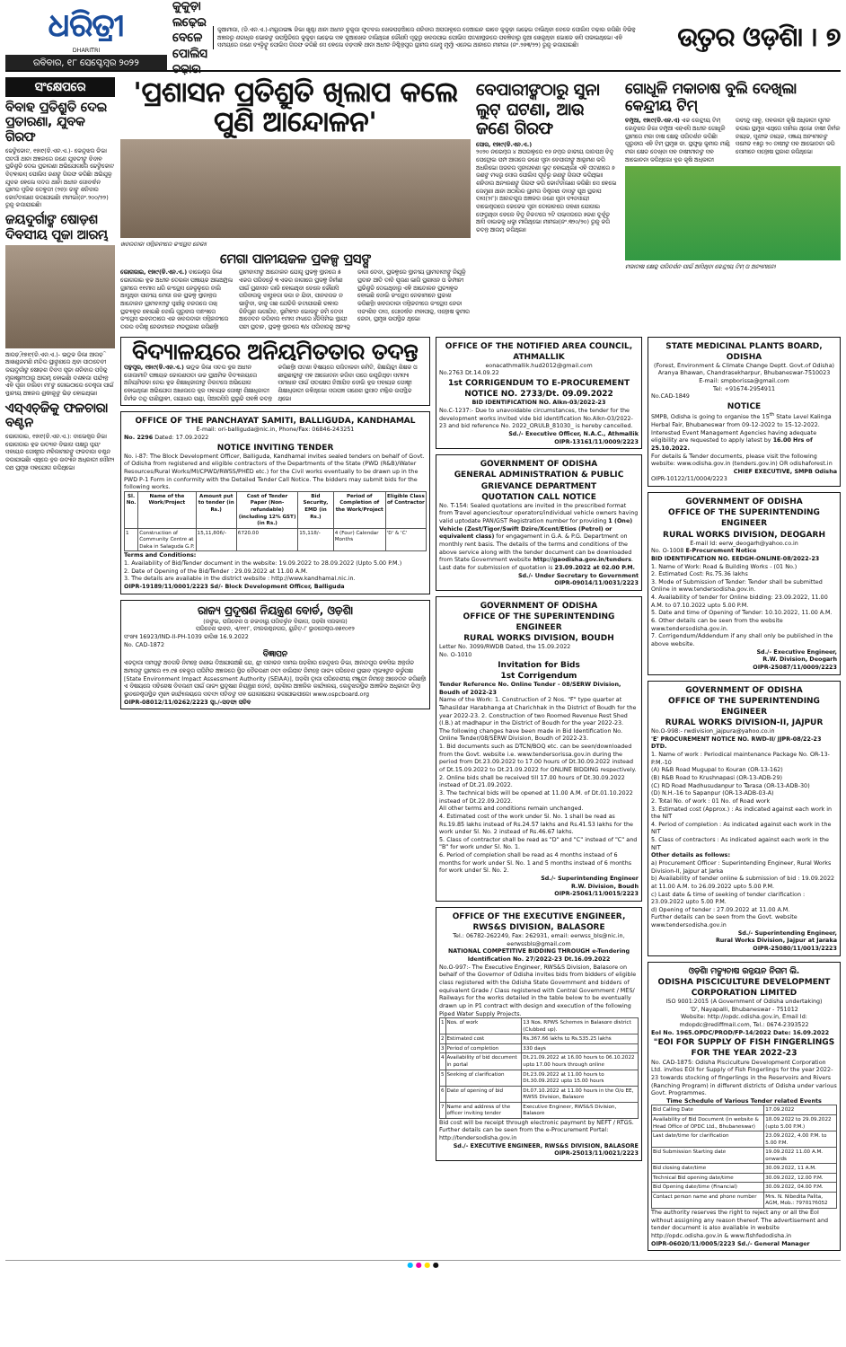ଧରିତ୍ରୀ
DHARITRI
ରବିବାର, ୧୮ ସେପ୍ଟେମ୍ବର ୨୦୨୨
କୁକୁଡ଼ା ଲଢ଼େଇ ବେଳେ ପୋଲିସ ଚଢ଼ାଉ
ଜୁଆମାରା, (ଡି.ଏନ.ଏ.)-ମୟୂରଭଞ୍ଜ ଜିଲା ଖୁଣ୍ଟା ଥାନା ଅଧୀନ ଡୁକୁରା ଫୁଟବଲ ଖେଳପଡ଼ିଆରେ ଶନିବାର ଅପରାହ୍ନରେ ବେଆଇନ ଭାବେ କୁକୁଡ଼ା ଲଢ଼େଇ ଚାଲିଥିବା ବେଳେ ପୋଲିସ ଚଢ଼ାଉ କରିଛି। ବିଭିନ୍ନ ଅଞ୍ଚଳରୁ ଶତାଧିକ ଲୋକଙ୍କ ଉପସ୍ଥିତିରେ କୁକୁଡ଼ା ଲଢ଼େଇ ସହ ଜୁଆଖେଳ ଚାଲିଥିଲା। କୌଣସି ସୂତ୍ରରୁ ଖବରପାଇ ପୋଲିସ ଘଟଣାସ୍ଥଳରେ ପହଞ୍ଚିବାରୁ ଜୁଆ ଖେଳୁଥିବା ଲୋକେ ଖସି ପଳାଇଥିଲେ। ଏହି ସମୟରେ ଜଣେ ବ୍ୟକ୍ତିଙ୍କୁ ପୋଲିସ ଗିରଫ କରିଛି ସେ ହେଲେ ବଡ଼ସାହି ଥାନା ଅଧୀନ ନିଶ୍ଚିନ୍ତପୁର ଗ୍ରାମର ଲେମ୍ବୁ ମୁର୍ମୁ। ଏନେଇ ଥାନାରେ ମାମଲା (ନଂ.୨୬୩/୨୨) ରୁଜୁ କରାଯାଇଛି।
ଉତ୍ତର ଓଡ଼ିଶା । ୭
ସଂକ୍ଷେପରେ
ବିବାହ ପ୍ରତିଶ୍ରୁତି ଦେଇ ପ୍ରତାରଣା, ଯୁବକ ଗିରଫ
ଢେଙ୍କିକୋଟ, ୧୭।୯(ଡି.ଏନ.ଏ.)- କେନ୍ଦୁଝର ଜିଲା ଘଟଗାଁ ଥାନା ଅଞ୍ଚଳରେ ଜଣେ ଯୁବତୀଙ୍କୁ ବିବାହ ପ୍ରତିଶ୍ରୁତି ଦେଇ ପ୍ରତାରଣା ଅଭିଯୋଗରେ ଢେଙ୍କିକୋଟ ବିଟ୍‌ହାଉସ୍ ପୋଲିସ ଜଣଙ୍କୁ ଗିରଫ କରିଛି। ଅଭିଯୁକ୍ତ ଯୁବକ ହେଲେ ସଦର ଥାନା ଅଧୀନ ଗୋବର୍ଦ୍ଧନ ଗ୍ରାମର ସୁଜିତ ଦେହୁରୀ (୨୭)। ତାଙ୍କୁ ଶନିବାର କୋର୍ଟଚାଲାଣ କରାଯାଇଛି। ମାମଲା(ନଂ.୨୦୦/୨୨) ରୁଜୁ କରାଯାଇଛି।
ଜୟଦୁର୍ଗାଙ୍କ ଷୋଡ଼ଶ ଦିବସୀୟ ପୂଜା ଆରମ୍ଭ
ଆରଡ଼ି,୧୭।୯(ଡି.ଏନ.ଏ.)- ଭଦ୍ରକ ଜିଲା ଆରଡ଼ି ଆଖଣ୍ଡଳମଣି ମନ୍ଦିର ପ୍ରାଙ୍ଗଣରେ ଥିବା ପାଠଦେବୀ ଜୟଦୁର୍ଗାଙ୍କ ଷୋଡ଼ଶ ଦିବସ ପୂଜା ଶନିବାର ପବିତ୍ର ମୂଳାଷ୍ଟମୀଠାରୁ ଆରମ୍ଭ ହୋଇଛି। ଦଶହରା ପର୍ଯ୍ୟନ୍ତ ଏହି ପୂଜା ଚାଲିବ। ମା'ଙ୍କ ଗୋଇଠାରେ ଦେଶ୍ୱରା ପାଇଁ ସ୍ଥାନୀୟ ଅଞ୍ଚଳର ଶ୍ରଦ୍ଧାଳୁଙ୍କ ଭିଡ଼ ହୋଇଥିଲା।
ଏସ୍‌ଏଚ୍‌ଜିକୁ ଫଳଚାରା ବଣ୍ଟନ
ଭୋଗରାଇ, ୧୭।୯(ଡି.ଏନ.ଏ.): ବାଲେଶ୍ୱର ଜିଲା ଭୋଗରାଇ ବ୍ଲକ ଉଦ୍ୟାନ ବିଭାଗ ପକ୍ଷରୁ ସ୍ୱୟଂ ସହାୟକ ଗୋଷ୍ଠୀର ମହିଳାମାନଙ୍କୁ ଫଳଚାରା ବଣ୍ଟନ କରାଯାଇଛି। ଏଥିରେ ବ୍ଲକ ଉଦ୍ୟାନ ଅଧିକାରୀ ସୌମ୍ୟ ରଥ ପ୍ରମୁଖ ସହଯୋଗ କରିଥିଲେ।
'ପ୍ରଶାସନ ପ୍ରତିଶ୍ରୁତି ଖିଲାପ କଲେ ପୁଣି ଆନ୍ଦୋଳନ'
ଖବରଦାତା ସମ୍ମିଳନୀରେ କଂଗ୍ରେସ ନେତା।
ମେଗା ପାନୀୟଜଳ ପ୍ରକଳ୍ପ ପ୍ରସଙ୍ଗ
ଭୋଗରାଇ, ୧୭।୯(ଡି.ଏନ.ଏ.) ବାଲେଶ୍ୱର ଜିଲା ଭୋଗରାଇ ବ୍ଲକ ଅଧୀନ ଦେଉଳା ପଞ୍ଚାୟତ ଅଲଅମ୍ପ୍ରଲ ଗ୍ରାମରେ ୧୧ମାସ ଧରି କଂଗ୍ରେସ ନେତୃତ୍ୱରେ ଚାଲି ଆସୁଥିବା ପାନୀୟ ମେଗା ଜଳ ପ୍ରକଳ୍ପ ସ୍ଥାନାନ୍ତର ଆନ୍ଦୋଳନ ଗ୍ରାମବାସୀଙ୍କ ସ୍ୱାର୍ଥକୁ ନଜରରେ ରଖି ପ୍ରତ୍ୟାହୃତ ହୋଇଛି ବୋଲି ଗୁରୁବାର ସନ୍ଧ୍ୟାରେ କଂଗ୍ରେସ ଭବନଠାରେ ଏକ ଖବରଦାତା ସମ୍ମିଳନୀରେ ଦଳର ବରିଷ୍ଠ ନେତାମାନେ ମତପ୍ରକାଶ କରିଛନ୍ତି। ଗ୍ରାମବାସୀଙ୍କ ଆନ୍ଦୋଳନ ଯୋଗୁ ପ୍ରକଳ୍ପ ସ୍ଥାନରେ ୫ ଏକର ପରିବର୍ତ୍ତେ ୩ ଏକର ଜାଗାରେ ପ୍ରକଳ୍ପ ନିର୍ମାଣ ପାଇଁ ପ୍ରଶାସନ ରାଜି ହୋଇଥିବା ବେଳେ କୌଣସି ପରିବାରକୁ ବାସ୍ତୁହରା କରା ନ ଯିବା, ପାନବରଜ ନ ଭାଙ୍ଗିବା, କାଜୁ ଗଛ ଯେତିକି କଟାଯାଉଛି ତାହାର ତିନିଗୁଣ ଲଗାଯିବ, ଭୂମିହୀନ ଲୋକଙ୍କୁ ଜମି ଦେବା ଆବେଦନ କରିବାର ୧ମାସ ମଧ୍ୟରେ ୪ଡିସିମିଲ ସ୍ଥାୟୀ ପଟ୍ଟା ପ୍ରଦାନ, ପ୍ରକଳ୍ପ ସ୍ଥାନରେ ୩/୪ ପରିବାରକୁ ଅନ୍ୟତ୍ର ଜାଗା ଦେବା, ପ୍ରକଳ୍ପରେ ସ୍ଥାନୀୟ ଗ୍ରାମବାସୀଙ୍କୁ ନିଯୁକ୍ତି ପ୍ରଦାନ ଆଦି ଦାବି ପୂରଣ ଲାଗି ପ୍ରଶାସନ ଓ କମ୍ପାନୀ ପ୍ରତିଶ୍ରୁତି ଦେଇଥିବାରୁ ଏହି ଆନ୍ଦୋଳନ ପ୍ରତ୍ୟାହୃତ ହୋଇଛି ବୋଲି କଂଗ୍ରେସ ନେତାମାନେ ପ୍ରକାଶ କରିଛନ୍ତି। ଖବରଦାତା ସମ୍ମିଳନୀରେ କଂଗ୍ରେସ ନେତା ସତ୍ୟଶିବ ଦାସ, ଗୋବର୍ଦ୍ଧନ ମହାପାତ୍ର, ସନ୍ତୋଷ କୁମାର ଜେନା, ପ୍ରମୁଖ ଉପସ୍ଥିତ ଥିଲେ।
ବେପାରୀଙ୍କଠାରୁ ସୁନା ଲୁଟ୍ ଘଟଣା, ଆଉ ଜଣେ ଗିରଫ
ସୋର, ୧୭।୯(ଡି.ଏନ.ଏ.)
୨୦୨୦ ନଭେମ୍ବର ୪ ଅପରାହ୍ନରେ ୧୬ ନମ୍ବର ଜାତୀୟ ରାଜପଥ ବିଦୁ ପେଟ୍ରୋଲ ପମ୍ପ ଆଗରେ ଜଣେ ସୁନା ବେପାରୀଙ୍କୁ ଆକ୍ରମଣ କରି ଅଧକିଲୋ ଓଜନର ସୁନାଗହଣା ଲୁଟ୍ ହୋଇଥିଲା। ଏହି ଘଟଣାରେ ୬ ଜଣଙ୍କ ମଧ୍ୟରୁ ସୋର ପୋଲିସ ପୂର୍ବରୁ ଜଣଙ୍କୁ ଗିରଫ କରିଥିଲା। ଶନିବାର ଅନ୍ୟଜଣଙ୍କୁ ଗିରଫ କରି କୋର୍ଟଚାଲାଣ କରିଛି। ସେ ହେଲେ ରେମୁଣା ଥାନା ଅଠାରର ଗ୍ରାମର ବିଶ୍ୱନାଥ ଦାସଙ୍କ ପୁଅ ପ୍ରତାପ ଦାସ(୨୮)। ଆନନ୍ଦପୁର ଅଞ୍ଚଳର ଜଣେ ସୁନା ବ୍ୟବସାୟୀ ବାଲେଶ୍ୱରରେ କେତେକ ସୁନା ଦୋକାନରେ ଗହଣା ଯୋଗାଇ ଫେରୁଥିବା ବେଳେ ବିଦୁ ନିକଟରେ ୨ଟି ପଲ୍‌ସରରେ ୬ଜଣ ଦୁର୍ବୃତ୍ତ ଆସି ବାଇକକୁ ଧକ୍କା ମାରିଥିଲେ। ମାମଲା(ନଂ.୩୨୦/୨୦) ରୁଜୁ କରି ତଦନ୍ତ ଆରମ୍ଭ କରିଥିଲା।
ଗୋଧୂଳି ମକାଚାଷ ବୁଲି ଦେଖିଲା କେନ୍ଦ୍ରୀୟ ଟିମ୍
ଚମ୍ପୁଆ, ୧୭।୯(ଡି.ଏନ.ଏ) ଏକ କେନ୍ଦ୍ରୀୟ ଟିମ୍ କେନ୍ଦୁଝର ଜିଲା ଚମ୍ପୁଆ ଏନ୍‌ଏସି ଅଧୀନ ଗୋଧୂଳି ଗ୍ରାମରେ ମକା ଚାଷ କ୍ଷେତ୍ର ପରିଦର୍ଶନ କରିଛି। ଗୁରୁବାର ଏହି ଟିମ୍ ପ୍ରମୁଖ ଡା. ପ୍ରଫୁଲ୍ଲ କୁମାର ମାଣ୍ଡି ମକା କ୍ଷେତ ଦେଖିବା ସହ ଚାଷୀମାନଙ୍କ ସହ ଆଲୋଚନା କରିଥିଲେ। ବ୍ଲକ କୃଷି ଅଧିକାରୀ ରବୀନ୍ଦ୍ର ସାହୁ, ସହକାରୀ କୃଷି ଅଧିକାରୀ ସୁମନ ତରାଇ ପ୍ରମୁଖ ଏଥିରେ ସାମିଲ ଥିଲେ। ଚାଷୀ ନିର୍ମଳ ନାୟକ, ସୁଶୀଳ ନାୟକ, ସଞ୍ଜୟ ଅନ୍ୟମାନଙ୍କ ସମେତ ୧୫ରୁ ୨୦ ଚାଷୀଙ୍କ ସହ ଆଲୋଚନା କରି ସେମାନେ ସନ୍ତୋଷ ପ୍ରକାଶ କରିଥିଲେ।
ମକାଚାଷ କ୍ଷେତ୍ର ପରିଦର୍ଶନ ପାଇଁ ଆସିଥିବା କେନ୍ଦ୍ରୀୟ ଟିମ୍ ଓ ଅନ୍ୟମାନେ।
ବିଦ୍ୟାଳୟରେ ଅନିୟମିତତାର ତଦନ୍ତ
ପଦ୍ମପୁର, ୧୭।୯(ଡି.ଏନ.ଏ.) ଭଦ୍ରକ ଜିଲା ସଦର ବ୍ଲକ ଅଧୀନ ଗୋରାମାଟି ପଞ୍ଚାୟତ ତୋରଣପଦା ଉଚ୍ଚ ପ୍ରାଥମିକ ବିଦ୍ୟାଳୟରେ ଅନିୟମିତତା ନେଇ ବ୍ଲକ ଶିକ୍ଷାଧିକାରୀଙ୍କ ନିକଟରେ ଅଭିଯୋଗ ହୋଇଥିଲା। ଅଭିଯୋଗ ଆଧାରରେ ବ୍ଲକ ସହାୟକ ଗୋଷ୍ଠୀ ଶିକ୍ଷାଧିକାରୀ ନିର୍ମଳ ଚନ୍ଦ୍ର ପାଣିଗ୍ରାହୀ, ଗୟାଧର ପଣ୍ଡା, ସିଆରସିସି ପ୍ରଭୃତି ପହଞ୍ଚି ତଦନ୍ତ କରିଛନ୍ତି। ଘଟଣା ବିଷୟରେ ପରିଚାଳନା କମିଟି, ଶିକ୍ଷୟିତ୍ରୀ ଶିକ୍ଷକ ଓ ଛାତ୍ରଛାତ୍ରୀଙ୍କ ସହ ଆଲୋଚନା କରିବା ପରେ ଉପୁଜିଥିବା ସମସ୍ୟା ସମାଧାନ ପାଇଁ ପଦକ୍ଷେପ ନିଆଯିବ ବୋଲି ବ୍ଲକ ସହାୟକ ଗୋଷ୍ଠୀ ଶିକ୍ଷାଧିକାରୀ କହିଥିଲେ। ସରପଞ୍ଚ ଗଣେଶ ପ୍ରସାଦ ମଲ୍ଲିକ ଉପସ୍ଥିତ ଥିଲେ।
OFFICE OF THE PANCHAYAT SAMITI, BALLIGUDA, KANDHAMAL
E-mail: ori-balliguda@nic.in, Phone/Fax: 06846-243251
No. 2296 Dated: 17.09.2022
NOTICE INVITING TENDER
No. i-87: The Block Development Officer, Balliguda, Kandhamal invites sealed tenders on behalf of Govt. of Odisha from registered and eligible contractors of the Departments of the State (PWD (R&B)/Water Resources/Rural Works/MI/CPWD/RWSS/PHED etc.) for the Civil works eventually to be drawn up in the PWD P-1 Form in conformity with the Detailed Tender Call Notice. The bidders may submit bids for the following works.
| Sl. No. | Name of the Work/Project | Amount put to tender (in Rs.) | Cost of Tender Paper (Non-refundable) (including 12% GST) (in Rs.) | Bid Security, EMD (in Rs.) | Period of Completion of the Work/Project | Eligible Class of Contractor |
| --- | --- | --- | --- | --- | --- | --- |
| 1 | Construction of Community Centre at Daka in Salaguda G.P. | 15,11,806/- | 6720.00 | 15,118/- | 4 (Four) Calendar Months | 'D' & 'C' |
Terms and Conditions:
1. Availability of Bid/Tender document in the website: 19.09.2022 to 28.09.2022 (Upto 5.00 P.M.)
2. Date of Opening of the Bid/Tender : 29.09.2022 at 11.00 A.M.
3. The details are available in the district website : http://www.kandhamal.nic.in.
OIPR-19189/11/0001/2223 Sd/- Block Development Officer, Balliguda
ରାଜ୍ୟ ପ୍ରଦୂଷଣ ନିୟନ୍ତ୍ରଣ ବୋର୍ଡ, ଓଡ଼ିଶା
(ଜଙ୍ଗଲ, ପରିବେଶ ଓ ଜଳବାୟୁ ପରିବର୍ତ୍ତନ ବିଭାଗ, ଓଡ଼ିଶା ସରକାର)
ପରିବେଶ ଭବନ, ଏ/୧୧୮, ନୀଳକଣ୍ଠନଗର, ୟୁନିଟ୍-୮ ଭୁବନେଶ୍ୱର-୭୫୧୦୧୨
ସଂଖ୍ୟା 16923/IND-II-PH-1039 ତାରିଖ 16.9.2022
No. CAD-1872
ବିଜ୍ଞାପନ
ଏତଦ୍ୱାରା ସମସ୍ତଙ୍କ ଅବଗତି ନିମନ୍ତେ ଜଣାଇ ଦିଆଯାଉଅଛି ଯେ, ଶ୍ରୀ ସନାତନ ସାମଲ ଓଡ଼ିଶାର କେନ୍ଦୁଝର ଜିଲା, ଆନନ୍ଦପୁର ତହସିଲ ଅନ୍ତର୍ଗତ ଅମାରଙ୍ଗ ଗ୍ରାମରେ ୧୨.୯୫ ହେକ୍ଟର ପରିମିତ ଅଞ୍ଚଳରେ ସ୍ଥିତ ବୈତରଣୀ ନଦୀ ବାଲିଘାଟ ନିମନ୍ତେ ରାଜ୍ୟ ପରିବେଶ ପ୍ରଭାବ ମୂଲ୍ୟାଙ୍କନ କର୍ତ୍ତୃପକ୍ଷ [State Environment Impact Assessment Authority (SEIAA)], ଓଡ଼ିଶା ଦ୍ୱାରା ପରିବେଶୀୟ ମଞ୍ଜୁରୀ ନିମନ୍ତେ ଆବେଦନ କରିଛନ୍ତି। ଏ ବିଷୟରେ ସବିଶେଷ ବିବରଣୀ ପାଇଁ ରାଜ୍ୟ ପ୍ରଦୂଷଣ ନିୟନ୍ତ୍ରଣ ବୋର୍ଡ, ଓଡ଼ିଶାର ଆଞ୍ଚଳିକ କାର୍ଯ୍ୟାଳୟ, କେନ୍ଦୁଝରସ୍ଥିତ ଆଞ୍ଚଳିକ ଅଧିକାରୀ କିମ୍ବା ଭୁବନେଶ୍ୱରସ୍ଥିତ ମୁଖ୍ୟ କାର୍ଯ୍ୟାଳୟରେ ସଦସ୍ୟ ସଚିବଙ୍କ ସହ ଯୋଗାଯୋଗ କରାଯାଇପାରେ। www.ospcboard.org
OIPR-08012/11/0262/2223 ସ୍ୱା./-ସଦସ୍ୟ ସଚିବ
OFFICE OF THE NOTIFIED AREA COUNCIL, ATHMALLIK
eonacathmallik.hud2012@gmail.com
No.2763 Dt.14.09.22
1st CORRIGENDUM TO E-PROCUREMENT NOTICE NO. 2733/Dt. 09.09.2022
BID IDENTIFICATION NO. Alkn-03/2022-23
No.C-1237:- Due to unavoidable circumstances, the tender for the development works invited vide bid identification No.Alkn-03/2022-23 and bid reference No. 2022_ORULB_81030_ is hereby cancelled.
Sd./- Executive Officer, N.A.C., Athmallik
OIPR-13161/11/0009/2223
GOVERNMENT OF ODISHA
GENERAL ADMINISTRATION & PUBLIC GRIEVANCE DEPARTMENT
QUOTATION CALL NOTICE
No. T-154: Sealed quotations are invited in the prescribed format from Travel agencies/tour operators/individual vehicle owners having valid uptodate PAN/GST Registration number for providing 1 (One) Vehicle (Zest/Tigor/Swift Dzire/Xcent/Etios (Petrol) or equivalent class) for engagement in G.A. & P.G. Department on monthly rent basis. The details of the terms and conditions of the above service along with the tender document can be downloaded from State Government website http://gaodisha.gov.in/tenders. Last date for submission of quotation is 23.09.2022 at 02.00 P.M.
Sd./- Under Secretary to Government
OIPR-09014/11/0031/2223
GOVERNMENT OF ODISHA
OFFICE OF THE SUPERINTENDING ENGINEER
RURAL WORKS DIVISION, BOUDH
Letter No. 3099/RWDB Dated, the 15.09.2022
No. O-1010
Invitation for Bids
1st Corrigendum
Tender Reference No. Online Tender - 08/SERW Division, Boudh of 2022-23
Name of the Work: 1. Construction of 2 Nos. "F" type quarter at Tahasildar Harabhanga at Charichhak in the District of Boudh for the year 2022-23. 2. Construction of two Roomed Revenue Rest Shed (I.B.) at madhapur in the District of Boudh for the year 2022-23.
The following changes have been made in Bid Identification No. Online Tender/08/SERW Division, Boudh of 2022-23.
1. Bid documents such as DTCN/BOQ etc. can be seen/downloaded from the Govt. website i.e. www.tendersorissa.gov.in during the period from Dt.23.09.2022 to 17.00 hours of Dt.30.09.2022 instead of Dt.15.09.2022 to Dt.21.09.2022 for ONLINE BIDDING respectively.
2. Online bids shall be received till 17.00 hours of Dt.30.09.2022 instead of Dt.21.09.2022.
3. The technical bids will be opened at 11.00 A.M. of Dt.01.10.2022 instead of Dt.22.09.2022.
All other terms and conditions remain unchanged.
4. Estimated cost of the work under Sl. No. 1 shall be read as Rs.19.85 lakhs instead of Rs.24.57 lakhs and Rs.41.53 lakhs for the work under Sl. No. 2 instead of Rs.46.67 lakhs.
5. Class of contractor shall be read as "D" and "C" instead of "C" and "B" for work under Sl. No. 1.
6. Period of completion shall be read as 4 months instead of 6 months for work under Sl. No. 1 and 5 months instead of 6 months for work under Sl. No. 2.
Sd./- Superintending Engineer
R.W. Division, Boudh
OIPR-25061/11/0015/2223
OFFICE OF THE EXECUTIVE ENGINEER, RWS&S DIVISION, BALASORE
Tel.: 06782-262249, Fax: 262931, email: eerwss_bls@nic.in, eerwssbls@gmail.com
NATIONAL COMPETITIVE BIDDING THROUGH e-Tendering
Identification No. 27/2022-23 Dt.16.09.2022
No.O-997:- The Executive Engineer, RWS&S Division, Balasore on behalf of the Governor of Odisha invites bids from bidders of eligible class registered with the Odisha State Government and bidders of equivalent Grade / Class registered with Central Government / MES/ Railways for the works detailed in the table below to be eventually drawn up in P1 contract with design and execution of the following Piped Water Supply Projects.
| 1 | Nos. of work | 13 Nos. RPWS Schemes in Balasore district (Clubbed up). |
| 2 | Estimated cost | Rs.367.66 lakhs to Rs.535.25 lakhs |
| 3 | Period of completion | 330 days |
| 4 | Availability of bid document in portal | Dt.21.09.2022 at 16.00 hours to 06.10.2022 upto 17.00 hours through online |
| 5 | Seeking of clarification | Dt.23.09.2022 at 11.00 hours to Dt.30.09.2022 upto 15.00 hours |
| 6 | Date of opening of bid | Dt.07.10.2022 at 11.00 hours in the O/o EE, RWSS Division, Balasore |
| 7 | Name and address of the officer inviting tender | Executive Engineer, RWS&S Division, Balasore |
Bid cost will be receipt through electronic payment by NEFT / RTGS. Further details can be seen from the e-Procurement Portal: http://tendersodisha.gov.in
Sd./- EXECUTIVE ENGINEER, RWS&S DIVISION, BALASORE
OIPR-25013/11/0021/2223
STATE MEDICINAL PLANTS BOARD, ODISHA
(Forest, Environment & Climate Change Deptt. Govt.of Odisha)
Aranya Bhawan, Chandrasekharpur, Bhubaneswar-7510023
E-mail: smpborissa@gmail.com
Tel: +91674-2954911
No.CAD-1849
NOTICE
SMPB, Odisha is going to organise the 15<sup>th</sup> State Level Kalinga Herbal Fair, Bhubaneswar from 09-12-2022 to 15-12-2022. Interested Event Management Agencies having adequate eligibility are requested to apply latest by 16.00 Hrs of 25.10.2022.
For details & Tender documents, please visit the following website: www.odisha.gov.in (tenders.gov.in) OR odishaforest.in
CHIEF EXECUTIVE, SMPB Odisha
OIPR-10122/11/0004/2223
GOVERNMENT OF ODISHA
OFFICE OF THE SUPERINTENDING ENGINEER
RURAL WORKS DIVISION, DEOGARH
E-mail Id: eerw_deogarh@yahoo.co.in
No. O-1008 E-Procurement Notice
BID IDENTIFICATION NO. EEDGH-ONLINE-08/2022-23
1. Name of Work: Road & Building Works - (01 No.)
2. Estimated Cost: Rs.75.36 lakhs
3. Mode of Submission of Tender: Tender shall be submitted Online in www.tendersodisha.gov.in.
4. Availability of tender for Online bidding: 23.09.2022, 11.00 A.M. to 07.10.2022 upto 5.00 P.M.
5. Date and time of Opening of Tender: 10.10.2022, 11.00 A.M.
6. Other details can be seen from the website www.tendersodisha.gov.in.
7. Corrigendum/Addendum if any shall only be published in the above website.
Sd./- Executive Engineer,
R.W. Division, Deogarh
OIPR-25087/11/0009/2223
GOVERNMENT OF ODISHA
OFFICE OF THE SUPERINTENDING ENGINEER
RURAL WORKS DIVISION-II, JAJPUR
No.O-998:- rwdivision_jajpura@yahoo.co.in
'E' PROCUREMENT NOTICE NO. RWD-II/ JJPR-08/22-23 DTD.
1. Name of work : Periodical maintenance Package No. OR-13-P.M.-10
(A) R&B Road Mugupal to Kouran (OR-13-162)
(B) R&B Road to Krushnapasi (OR-13-ADB-29)
(C) RD Road Madhusudanpur to Tarasa (OR-13-ADB-30)
(D) N.H.-16 to Sapanpur (OR-13-ADB-03-A)
2. Total No. of work : 01 No. of Road work
3. Estimated cost (Approx.) : As indicated against each work in the NIT
4. Period of completion : As indicated against each work in the NIT
5. Class of contractors : As indicated against each work in the NIT
Other details as follows:
a) Procurement Officer : Superintending Engineer, Rural Works Division-II, Jajpur at Jarka
b) Availability of tender online & submission of bid : 19.09.2022 at 11.00 A.M. to 26.09.2022 upto 5.00 P.M.
c) Last date & time of seeking of tender clarification : 23.09.2022 upto 5.00 P.M.
d) Opening of tender : 27.09.2022 at 11.00 A.M.
Further details can be seen from the Govt. website www.tendersodisha.gov.in
Sd./- Superintending Engineer,
Rural Works Division, Jajpur at Jaraka
OIPR-25080/11/0013/2223
ଓଡ଼ିଶା ମତ୍ସ୍ୟଚାଷ ଉନ୍ନୟନ ନିଗମ ଲି.
ODISHA PISCICULTURE DEVELOPMENT CORPORATION LIMITED
ISO 9001:2015 (A Government of Odisha undertaking)
'D', Nayapalli, Bhubaneswar - 751012
Website: http://opdc.odisha.gov.in, Email Id: mdopdc@rediffmail.com, Tel.: 0674-2393522
EoI No. 1965.OPDC/PROD/FP-14/2022 Date: 16.09.2022
"EOI FOR SUPPLY OF FISH FINGERLINGS FOR THE YEAR 2022-23
No. CAD-1875: Odisha Pisciculture Development Corporation Ltd. invites EOI for Supply of Fish Fingerlings for the year 2022-23 towards stocking of fingerlings in the Reservoirs and Rivers (Ranching Program) in different districts of Odisha under various Govt. Programmes.
Time Schedule of Various Tender related Events
| Bid Calling Date | 17.09.2022 |
| Availability of Bid Document (in website & Head Office of OPDC Ltd., Bhubaneswar) | 18.09.2022 to 29.09.2022 (upto 5.00 P.M.) |
| Last date/time for clarification | 23.09.2022, 4.00 P.M. to 5.00 P.M. |
| Bid Submission Starting date | 19.09.2022 11.00 A.M. onwards |
| Bid closing date/time | 30.09.2022, 11 A.M. |
| Technical Bid opening date/time | 30.09.2022, 12.00 P.M. |
| Bid Opening date/time (Financial) | 30.09.2022, 04.00 P.M. |
| Contact person name and phone number | Mrs. N. Nibedita Palita, AGM, Mob.: 7978176052 |
The authority reserves the right to reject any or all the EoI without assigning any reason thereof. The advertisement and tender document is also available in website http://opdc.odisha.gov.in & www.fishfedodisha.in
OIPR-06020/11/0005/2223 Sd./- General Manager
● ● ● ●